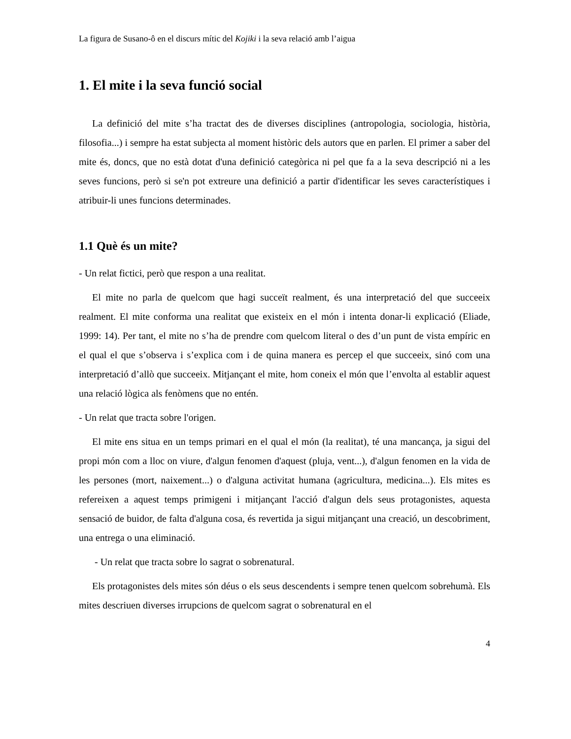La figura de Susano-ô en el discurs mític del Kojiki i la seva relació amb l’aigua
1. El mite i la seva funció social
La definició del mite s’ha tractat des de diverses disciplines (antropologia, sociologia, història, filosofia...) i sempre ha estat subjecta al moment històric dels autors que en parlen. El primer a saber del mite és, doncs, que no està dotat d'una definició categòrica ni pel que fa a la seva descripció ni a les seves funcions, però si se'n pot extreure una definició a partir d'identificar les seves característiques i atribuir-li unes funcions determinades.
1.1 Què és un mite?
- Un relat fictici, però que respon a una realitat.
El mite no parla de quelcom que hagi succeït realment, és una interpretació del que succeeix realment. El mite conforma una realitat que existeix en el món i intenta donar-li explicació (Eliade, 1999: 14). Per tant, el mite no s’ha de prendre com quelcom literal o des d’un punt de vista empíric en el qual el que s’observa i s’explica com i de quina manera es percep el que succeeix, sinó com una interpretació d’allò que succeeix. Mitjançant el mite, hom coneix el món que l’envolta al establir aquest una relació lògica als fenòmens que no entén.
- Un relat que tracta sobre l'origen.
El mite ens situa en un temps primari en el qual el món (la realitat), té una mancança, ja sigui del propi món com a lloc on viure, d'algun fenomen d'aquest (pluja, vent...), d'algun fenomen en la vida de les persones (mort, naixement...) o d'alguna activitat humana (agricultura, medicina...). Els mites es refereixen a aquest temps primigeni i mitjançant l'acció d'algun dels seus protagonistes, aquesta sensació de buidor, de falta d'alguna cosa, és revertida ja sigui mitjançant una creació, un descobriment, una entrega o una eliminació.
- Un relat que tracta sobre lo sagrat o sobrenatural.
Els protagonistes dels mites són déus o els seus descendents i sempre tenen quelcom sobrehumà. Els mites descriuen diverses irrupcions de quelcom sagrat o sobrenatural en el
4